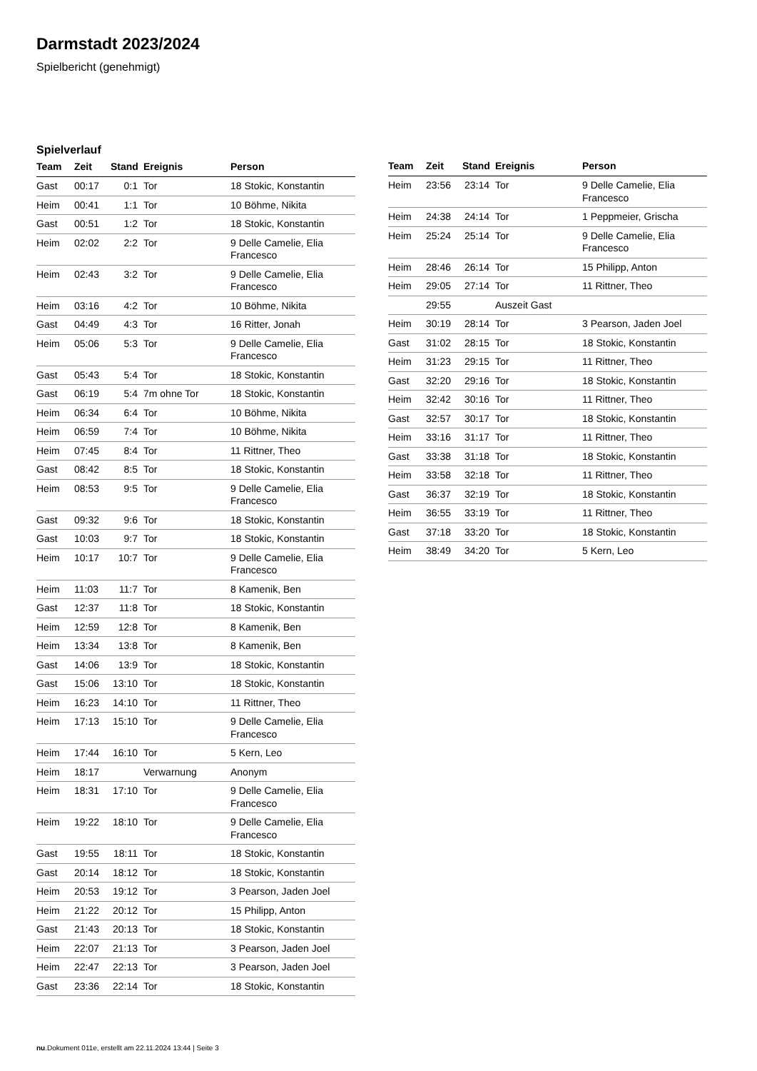Darmstadt 2023/2024
Spielbericht (genehmigt)
Spielverlauf
| Team | Zeit | Stand | Ereignis | Person |
| --- | --- | --- | --- | --- |
| Gast | 00:17 | 0:1 | Tor | 18 Stokic, Konstantin |
| Heim | 00:41 | 1:1 | Tor | 10 Böhme, Nikita |
| Gast | 00:51 | 1:2 | Tor | 18 Stokic, Konstantin |
| Heim | 02:02 | 2:2 | Tor | 9 Delle Camelie, Elia Francesco |
| Heim | 02:43 | 3:2 | Tor | 9 Delle Camelie, Elia Francesco |
| Heim | 03:16 | 4:2 | Tor | 10 Böhme, Nikita |
| Gast | 04:49 | 4:3 | Tor | 16 Ritter, Jonah |
| Heim | 05:06 | 5:3 | Tor | 9 Delle Camelie, Elia Francesco |
| Gast | 05:43 | 5:4 | Tor | 18 Stokic, Konstantin |
| Gast | 06:19 | 5:4 | 7m ohne Tor | 18 Stokic, Konstantin |
| Heim | 06:34 | 6:4 | Tor | 10 Böhme, Nikita |
| Heim | 06:59 | 7:4 | Tor | 10 Böhme, Nikita |
| Heim | 07:45 | 8:4 | Tor | 11 Rittner, Theo |
| Gast | 08:42 | 8:5 | Tor | 18 Stokic, Konstantin |
| Heim | 08:53 | 9:5 | Tor | 9 Delle Camelie, Elia Francesco |
| Gast | 09:32 | 9:6 | Tor | 18 Stokic, Konstantin |
| Gast | 10:03 | 9:7 | Tor | 18 Stokic, Konstantin |
| Heim | 10:17 | 10:7 | Tor | 9 Delle Camelie, Elia Francesco |
| Heim | 11:03 | 11:7 | Tor | 8 Kamenik, Ben |
| Gast | 12:37 | 11:8 | Tor | 18 Stokic, Konstantin |
| Heim | 12:59 | 12:8 | Tor | 8 Kamenik, Ben |
| Heim | 13:34 | 13:8 | Tor | 8 Kamenik, Ben |
| Gast | 14:06 | 13:9 | Tor | 18 Stokic, Konstantin |
| Gast | 15:06 | 13:10 | Tor | 18 Stokic, Konstantin |
| Heim | 16:23 | 14:10 | Tor | 11 Rittner, Theo |
| Heim | 17:13 | 15:10 | Tor | 9 Delle Camelie, Elia Francesco |
| Heim | 17:44 | 16:10 | Tor | 5 Kern, Leo |
| Heim | 18:17 | | Verwarnung | Anonym |
| Heim | 18:31 | 17:10 | Tor | 9 Delle Camelie, Elia Francesco |
| Heim | 19:22 | 18:10 | Tor | 9 Delle Camelie, Elia Francesco |
| Gast | 19:55 | 18:11 | Tor | 18 Stokic, Konstantin |
| Gast | 20:14 | 18:12 | Tor | 18 Stokic, Konstantin |
| Heim | 20:53 | 19:12 | Tor | 3 Pearson, Jaden Joel |
| Heim | 21:22 | 20:12 | Tor | 15 Philipp, Anton |
| Gast | 21:43 | 20:13 | Tor | 18 Stokic, Konstantin |
| Heim | 22:07 | 21:13 | Tor | 3 Pearson, Jaden Joel |
| Heim | 22:47 | 22:13 | Tor | 3 Pearson, Jaden Joel |
| Gast | 23:36 | 22:14 | Tor | 18 Stokic, Konstantin |
| Team | Zeit | Stand | Ereignis | Person |
| --- | --- | --- | --- | --- |
| Heim | 23:56 | 23:14 | Tor | 9 Delle Camelie, Elia Francesco |
| Heim | 24:38 | 24:14 | Tor | 1 Peppmeier, Grischa |
| Heim | 25:24 | 25:14 | Tor | 9 Delle Camelie, Elia Francesco |
| Heim | 28:46 | 26:14 | Tor | 15 Philipp, Anton |
| Heim | 29:05 | 27:14 | Tor | 11 Rittner, Theo |
| | 29:55 | | Auszeit Gast | |
| Heim | 30:19 | 28:14 | Tor | 3 Pearson, Jaden Joel |
| Gast | 31:02 | 28:15 | Tor | 18 Stokic, Konstantin |
| Heim | 31:23 | 29:15 | Tor | 11 Rittner, Theo |
| Gast | 32:20 | 29:16 | Tor | 18 Stokic, Konstantin |
| Heim | 32:42 | 30:16 | Tor | 11 Rittner, Theo |
| Gast | 32:57 | 30:17 | Tor | 18 Stokic, Konstantin |
| Heim | 33:16 | 31:17 | Tor | 11 Rittner, Theo |
| Gast | 33:38 | 31:18 | Tor | 18 Stokic, Konstantin |
| Heim | 33:58 | 32:18 | Tor | 11 Rittner, Theo |
| Gast | 36:37 | 32:19 | Tor | 18 Stokic, Konstantin |
| Heim | 36:55 | 33:19 | Tor | 11 Rittner, Theo |
| Gast | 37:18 | 33:20 | Tor | 18 Stokic, Konstantin |
| Heim | 38:49 | 34:20 | Tor | 5 Kern, Leo |
nu.Dokument 011e, erstellt am 22.11.2024 13:44 | Seite 3